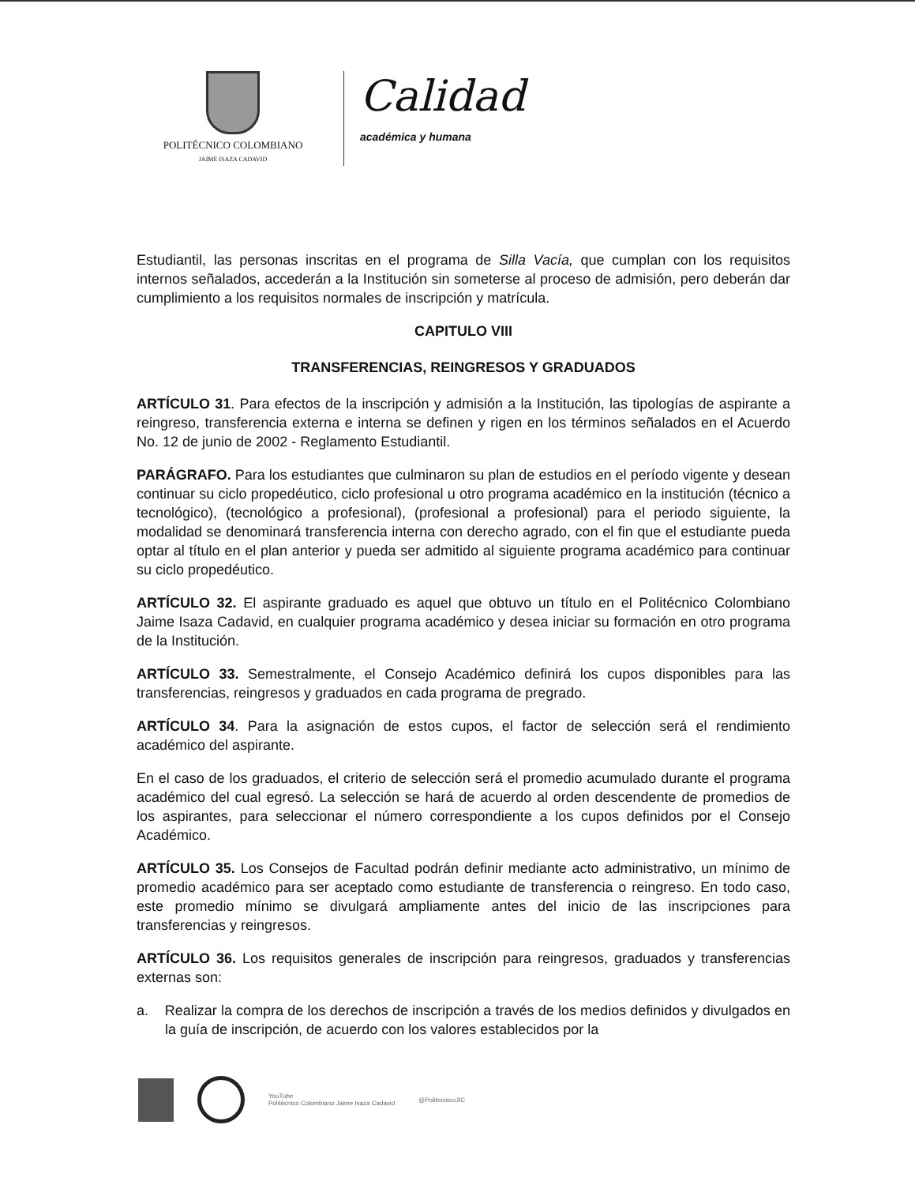POLITÉCNICO COLOMBIANO
JAIME ISAZA CADAVID
Calidad
académica y humana
Estudiantil, las personas inscritas en el programa de Silla Vacía, que cumplan con los requisitos internos señalados, accederán a la Institución sin someterse al proceso de admisión, pero deberán dar cumplimiento a los requisitos normales de inscripción y matrícula.
CAPITULO VIII
TRANSFERENCIAS, REINGRESOS Y GRADUADOS
ARTÍCULO 31. Para efectos de la inscripción y admisión a la Institución, las tipologías de aspirante a reingreso, transferencia externa e interna se definen y rigen en los términos señalados en el Acuerdo No. 12 de junio de 2002 - Reglamento Estudiantil.
PARÁGRAFO. Para los estudiantes que culminaron su plan de estudios en el período vigente y desean continuar su ciclo propedéutico, ciclo profesional u otro programa académico en la institución (técnico a tecnológico), (tecnológico a profesional), (profesional a profesional) para el periodo siguiente, la modalidad se denominará transferencia interna con derecho agrado, con el fin que el estudiante pueda optar al título en el plan anterior y pueda ser admitido al siguiente programa académico para continuar su ciclo propedéutico.
ARTÍCULO 32. El aspirante graduado es aquel que obtuvo un título en el Politécnico Colombiano Jaime Isaza Cadavid, en cualquier programa académico y desea iniciar su formación en otro programa de la Institución.
ARTÍCULO 33. Semestralmente, el Consejo Académico definirá los cupos disponibles para las transferencias, reingresos y graduados en cada programa de pregrado.
ARTÍCULO 34. Para la asignación de estos cupos, el factor de selección será el rendimiento académico del aspirante.
En el caso de los graduados, el criterio de selección será el promedio acumulado durante el programa académico del cual egresó. La selección se hará de acuerdo al orden descendente de promedios de los aspirantes, para seleccionar el número correspondiente a los cupos definidos por el Consejo Académico.
ARTÍCULO 35. Los Consejos de Facultad podrán definir mediante acto administrativo, un mínimo de promedio académico para ser aceptado como estudiante de transferencia o reingreso. En todo caso, este promedio mínimo se divulgará ampliamente antes del inicio de las inscripciones para transferencias y reingresos.
ARTÍCULO 36. Los requisitos generales de inscripción para reingresos, graduados y transferencias externas son:
a. Realizar la compra de los derechos de inscripción a través de los medios definidos y divulgados en la guía de inscripción, de acuerdo con los valores establecidos por la
YouTube
Politécnico Colombiano Jaime Isaza Cadavid
@PolitecnicoJIC